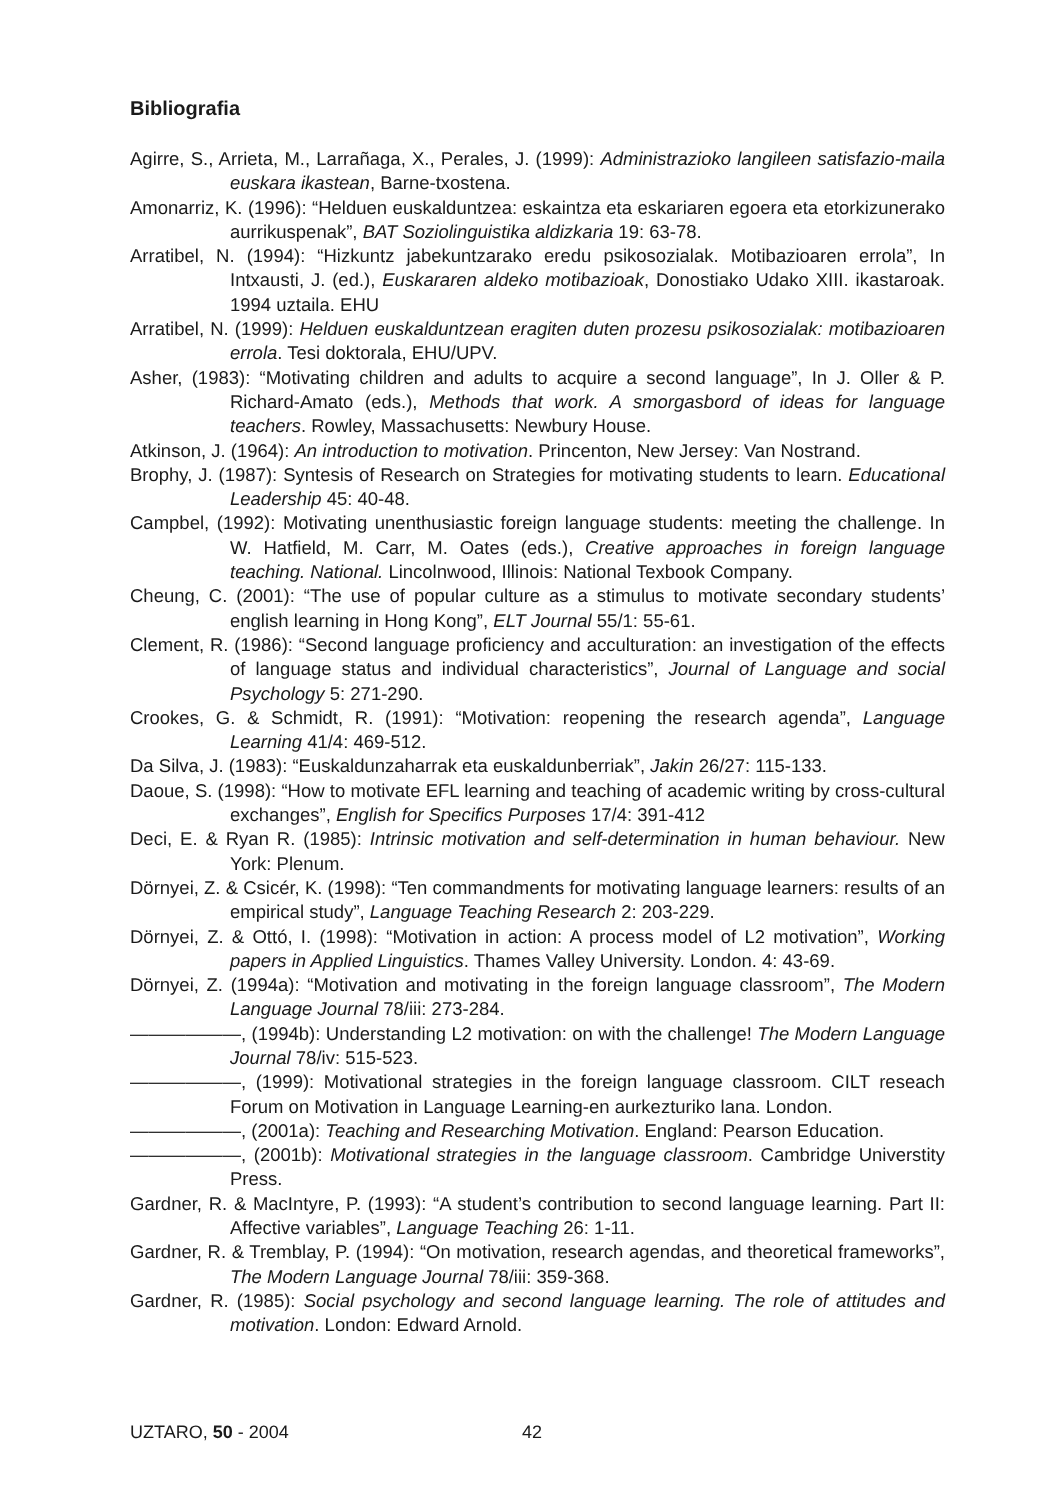Bibliografia
Agirre, S., Arrieta, M., Larrañaga, X., Perales, J. (1999): Administrazioko langileen satisfazio-maila euskara ikastean, Barne-txostena.
Amonarriz, K. (1996): “Helduen euskalduntzea: eskaintza eta eskariaren egoera eta etorkizunerako aurrikuspenak”, BAT Soziolinguistika aldizkaria 19: 63-78.
Arratibel, N. (1994): “Hizkuntz jabekuntzarako eredu psikosozialak. Motibazioaren errola”, In Intxausti, J. (ed.), Euskararen aldeko motibazioak, Donostiako Udako XIII. ikastaroak. 1994 uztaila. EHU
Arratibel, N. (1999): Helduen euskalduntzean eragiten duten prozesu psikosozialak: motibazioaren errola. Tesi doktorala, EHU/UPV.
Asher, (1983): “Motivating children and adults to acquire a second language”, In J. Oller & P. Richard-Amato (eds.), Methods that work. A smorgasbord of ideas for language teachers. Rowley, Massachusetts: Newbury House.
Atkinson, J. (1964): An introduction to motivation. Princenton, New Jersey: Van Nostrand.
Brophy, J. (1987): Syntesis of Research on Strategies for motivating students to learn. Educational Leadership 45: 40-48.
Campbel, (1992): Motivating unenthusiastic foreign language students: meeting the challenge. In W. Hatfield, M. Carr, M. Oates (eds.), Creative approaches in foreign language teaching. National. Lincolnwood, Illinois: National Texbook Company.
Cheung, C. (2001): “The use of popular culture as a stimulus to motivate secondary students’ english learning in Hong Kong”, ELT Journal 55/1: 55-61.
Clement, R. (1986): “Second language proficiency and acculturation: an investigation of the effects of language status and individual characteristics”, Journal of Language and social Psychology 5: 271-290.
Crookes, G. & Schmidt, R. (1991): “Motivation: reopening the research agenda”, Language Learning 41/4: 469-512.
Da Silva, J. (1983): “Euskaldunzaharrak eta euskaldunberriak”, Jakin 26/27: 115-133.
Daoue, S. (1998): “How to motivate EFL learning and teaching of academic writing by cross-cultural exchanges”, English for Specifics Purposes 17/4: 391-412
Deci, E. & Ryan R. (1985): Intrinsic motivation and self-determination in human behaviour. New York: Plenum.
Dörnyei, Z. & Csicér, K. (1998): “Ten commandments for motivating language learners: results of an empirical study”, Language Teaching Research 2: 203-229.
Dörnyei, Z. & Ottó, I. (1998): “Motivation in action: A process model of L2 motivation”, Working papers in Applied Linguistics. Thames Valley University. London. 4: 43-69.
Dörnyei, Z. (1994a): “Motivation and motivating in the foreign language classroom”, The Modern Language Journal 78/iii: 273-284.
——————, (1994b): Understanding L2 motivation: on with the challenge! The Modern Language Journal 78/iv: 515-523.
——————, (1999): Motivational strategies in the foreign language classroom. CILT reseach Forum on Motivation in Language Learning-en aurkezturiko lana. London.
——————, (2001a): Teaching and Researching Motivation. England: Pearson Education.
——————, (2001b): Motivational strategies in the language classroom. Cambridge Universtity Press.
Gardner, R. & MacIntyre, P. (1993): “A student’s contribution to second language learning. Part II: Affective variables”, Language Teaching 26: 1-11.
Gardner, R. & Tremblay, P. (1994): “On motivation, research agendas, and theoretical frameworks”, The Modern Language Journal 78/iii: 359-368.
Gardner, R. (1985): Social psychology and second language learning. The role of attitudes and motivation. London: Edward Arnold.
UZTARO, 50 - 2004 42